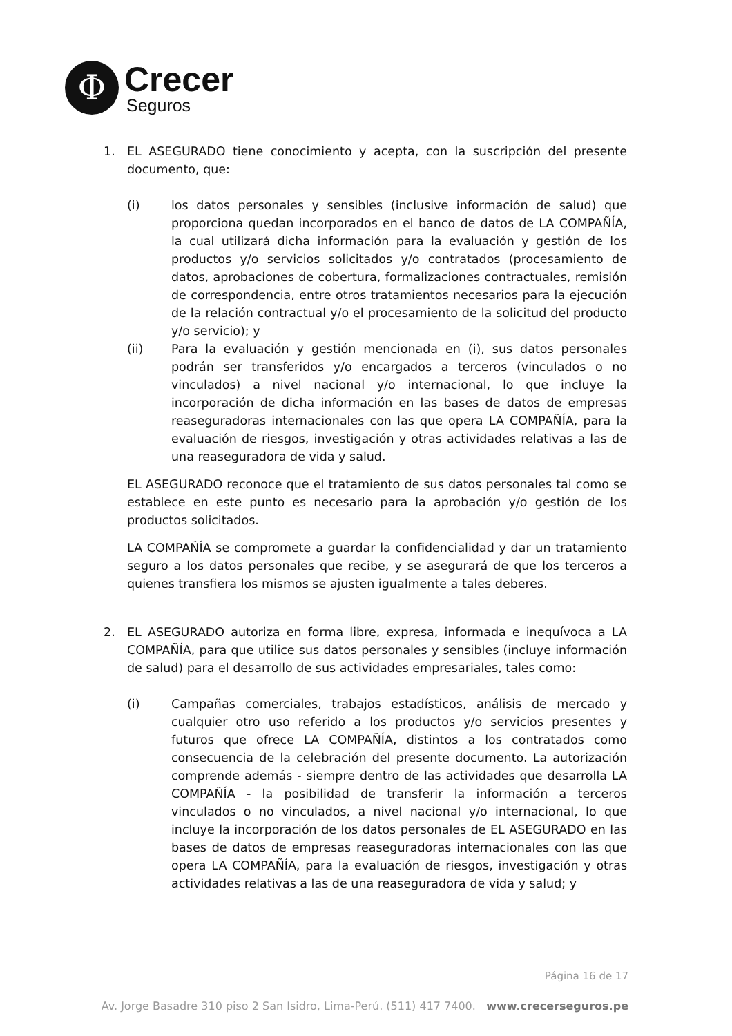Φ
Crecer
Seguros
1. EL ASEGURADO tiene conocimiento y acepta, con la suscripción del presente documento, que:
(i) los datos personales y sensibles (inclusive información de salud) que proporciona quedan incorporados en el banco de datos de LA COMPAÑÍA, la cual utilizará dicha información para la evaluación y gestión de los productos y/o servicios solicitados y/o contratados (procesamiento de datos, aprobaciones de cobertura, formalizaciones contractuales, remisión de correspondencia, entre otros tratamientos necesarios para la ejecución de la relación contractual y/o el procesamiento de la solicitud del producto y/o servicio); y
(ii) Para la evaluación y gestión mencionada en (i), sus datos personales podrán ser transferidos y/o encargados a terceros (vinculados o no vinculados) a nivel nacional y/o internacional, lo que incluye la incorporación de dicha información en las bases de datos de empresas reaseguradoras internacionales con las que opera LA COMPAÑÍA, para la evaluación de riesgos, investigación y otras actividades relativas a las de una reaseguradora de vida y salud.
EL ASEGURADO reconoce que el tratamiento de sus datos personales tal como se establece en este punto es necesario para la aprobación y/o gestión de los productos solicitados.
LA COMPAÑÍA se compromete a guardar la confidencialidad y dar un tratamiento seguro a los datos personales que recibe, y se asegurará de que los terceros a quienes transfiera los mismos se ajusten igualmente a tales deberes.
2. EL ASEGURADO autoriza en forma libre, expresa, informada e inequívoca a LA COMPAÑÍA, para que utilice sus datos personales y sensibles (incluye información de salud) para el desarrollo de sus actividades empresariales, tales como:
(i) Campañas comerciales, trabajos estadísticos, análisis de mercado y cualquier otro uso referido a los productos y/o servicios presentes y futuros que ofrece LA COMPAÑÍA, distintos a los contratados como consecuencia de la celebración del presente documento. La autorización comprende además - siempre dentro de las actividades que desarrolla LA COMPAÑÍA - la posibilidad de transferir la información a terceros vinculados o no vinculados, a nivel nacional y/o internacional, lo que incluye la incorporación de los datos personales de EL ASEGURADO en las bases de datos de empresas reaseguradoras internacionales con las que opera LA COMPAÑÍA, para la evaluación de riesgos, investigación y otras actividades relativas a las de una reaseguradora de vida y salud; y
Página 16 de 17
Av. Jorge Basadre 310 piso 2 San Isidro, Lima-Perú. (511) 417 7400. www.crecerseguros.pe